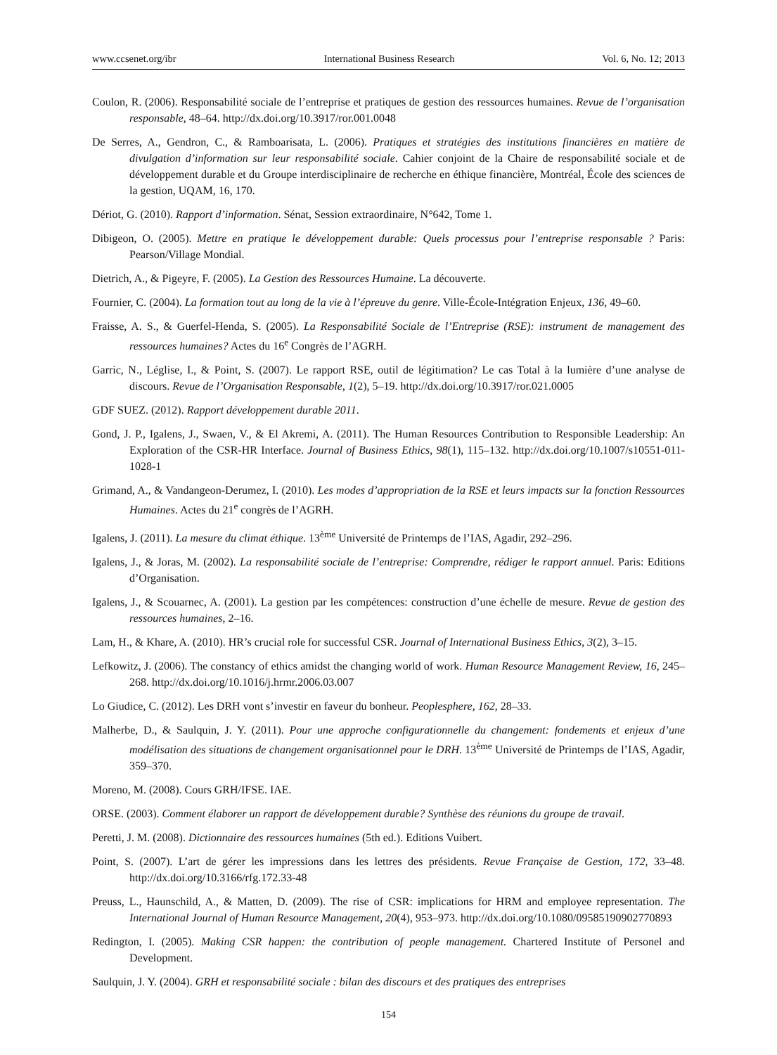www.ccsenet.org/ibr International Business Research Vol. 6, No. 12; 2013
Coulon, R. (2006). Responsabilité sociale de l’entreprise et pratiques de gestion des ressources humaines. Revue de l’organisation responsable, 48–64. http://dx.doi.org/10.3917/ror.001.0048
De Serres, A., Gendron, C., & Ramboarisata, L. (2006). Pratiques et stratégies des institutions financières en matière de divulgation d’information sur leur responsabilité sociale. Cahier conjoint de la Chaire de responsabilité sociale et de développement durable et du Groupe interdisciplinaire de recherche en éthique financière, Montréal, École des sciences de la gestion, UQAM, 16, 170.
Dériot, G. (2010). Rapport d’information. Sénat, Session extraordinaire, N°642, Tome 1.
Dibigeon, O. (2005). Mettre en pratique le développement durable: Quels processus pour l’entreprise responsable ? Paris: Pearson/Village Mondial.
Dietrich, A., & Pigeyre, F. (2005). La Gestion des Ressources Humaine. La découverte.
Fournier, C. (2004). La formation tout au long de la vie à l’épreuve du genre. Ville-École-Intégration Enjeux, 136, 49–60.
Fraisse, A. S., & Guerfel-Henda, S. (2005). La Responsabilité Sociale de l’Entreprise (RSE): instrument de management des ressources humaines? Actes du 16<sup>e</sup> Congrès de l’AGRH.
Garric, N., Léglise, I., & Point, S. (2007). Le rapport RSE, outil de légitimation? Le cas Total à la lumière d’une analyse de discours. Revue de l’Organisation Responsable, 1(2), 5–19. http://dx.doi.org/10.3917/ror.021.0005
GDF SUEZ. (2012). Rapport développement durable 2011.
Gond, J. P., Igalens, J., Swaen, V., & El Akremi, A. (2011). The Human Resources Contribution to Responsible Leadership: An Exploration of the CSR-HR Interface. Journal of Business Ethics, 98(1), 115–132. http://dx.doi.org/10.1007/s10551-011-1028-1
Grimand, A., & Vandangeon-Derumez, I. (2010). Les modes d’appropriation de la RSE et leurs impacts sur la fonction Ressources Humaines. Actes du 21<sup>e</sup> congrès de l’AGRH.
Igalens, J. (2011). La mesure du climat éthique. 13<sup>ème</sup> Université de Printemps de l’IAS, Agadir, 292–296.
Igalens, J., & Joras, M. (2002). La responsabilité sociale de l’entreprise: Comprendre, rédiger le rapport annuel. Paris: Editions d’Organisation.
Igalens, J., & Scouarnec, A. (2001). La gestion par les compétences: construction d’une échelle de mesure. Revue de gestion des ressources humaines, 2–16.
Lam, H., & Khare, A. (2010). HR’s crucial role for successful CSR. Journal of International Business Ethics, 3(2), 3–15.
Lefkowitz, J. (2006). The constancy of ethics amidst the changing world of work. Human Resource Management Review, 16, 245–268. http://dx.doi.org/10.1016/j.hrmr.2006.03.007
Lo Giudice, C. (2012). Les DRH vont s’investir en faveur du bonheur. Peoplesphere, 162, 28–33.
Malherbe, D., & Saulquin, J. Y. (2011). Pour une approche configurationnelle du changement: fondements et enjeux d’une modélisation des situations de changement organisationnel pour le DRH. 13<sup>ème</sup> Université de Printemps de l’IAS, Agadir, 359–370.
Moreno, M. (2008). Cours GRH/IFSE. IAE.
ORSE. (2003). Comment élaborer un rapport de développement durable? Synthèse des réunions du groupe de travail.
Peretti, J. M. (2008). Dictionnaire des ressources humaines (5th ed.). Editions Vuibert.
Point, S. (2007). L’art de gérer les impressions dans les lettres des présidents. Revue Française de Gestion, 172, 33–48. http://dx.doi.org/10.3166/rfg.172.33-48
Preuss, L., Haunschild, A., & Matten, D. (2009). The rise of CSR: implications for HRM and employee representation. The International Journal of Human Resource Management, 20(4), 953–973. http://dx.doi.org/10.1080/09585190902770893
Redington, I. (2005). Making CSR happen: the contribution of people management. Chartered Institute of Personel and Development.
Saulquin, J. Y. (2004). GRH et responsabilité sociale : bilan des discours et des pratiques des entreprises
154